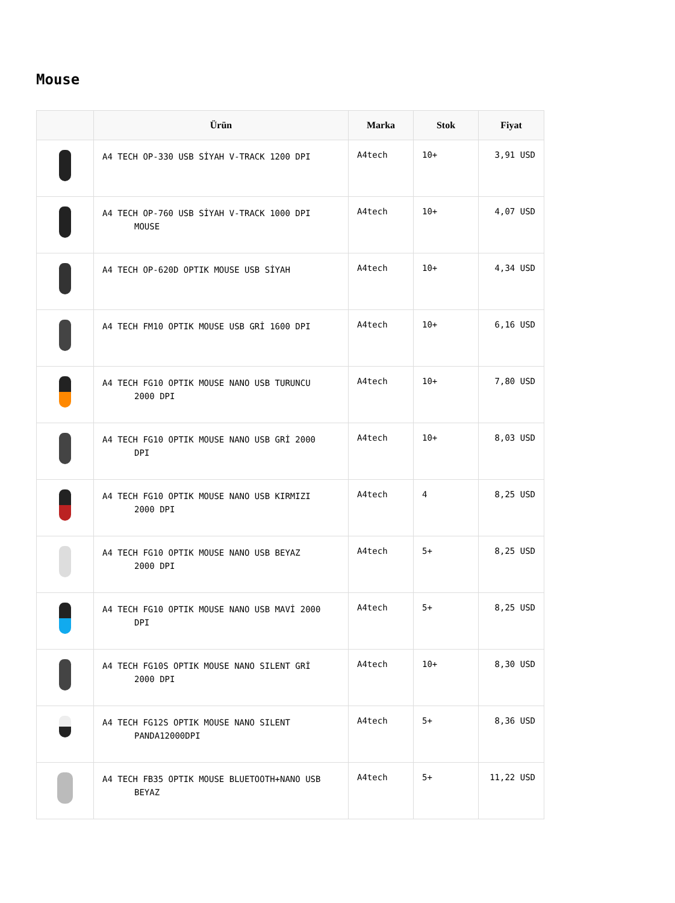Mouse
| | Ürün | Marka | Stok | Fiyat |
| --- | --- | --- | --- | --- |
| | A4 TECH OP-330 USB SİYAH V-TRACK 1200 DPI | A4tech | 10+ | 3,91 USD |
| | A4 TECH OP-760 USB SİYAH V-TRACK 1000 DPI MOUSE | A4tech | 10+ | 4,07 USD |
| | A4 TECH OP-620D OPTIK MOUSE USB SİYAH | A4tech | 10+ | 4,34 USD |
| | A4 TECH FM10 OPTIK MOUSE USB GRİ 1600 DPI | A4tech | 10+ | 6,16 USD |
| | A4 TECH FG10 OPTIK MOUSE NANO USB TURUNCU 2000 DPI | A4tech | 10+ | 7,80 USD |
| | A4 TECH FG10 OPTIK MOUSE NANO USB GRİ 2000 DPI | A4tech | 10+ | 8,03 USD |
| | A4 TECH FG10 OPTIK MOUSE NANO USB KIRMIZI 2000 DPI | A4tech | 4 | 8,25 USD |
| | A4 TECH FG10 OPTIK MOUSE NANO USB BEYAZ 2000 DPI | A4tech | 5+ | 8,25 USD |
| | A4 TECH FG10 OPTIK MOUSE NANO USB MAVİ 2000 DPI | A4tech | 5+ | 8,25 USD |
| | A4 TECH FG10S OPTIK MOUSE NANO SILENT GRİ 2000 DPI | A4tech | 10+ | 8,30 USD |
| | A4 TECH FG12S OPTIK MOUSE NANO SILENT PANDA12000DPI | A4tech | 5+ | 8,36 USD |
| | A4 TECH FB35 OPTIK MOUSE BLUETOOTH+NANO USB BEYAZ | A4tech | 5+ | 11,22 USD |